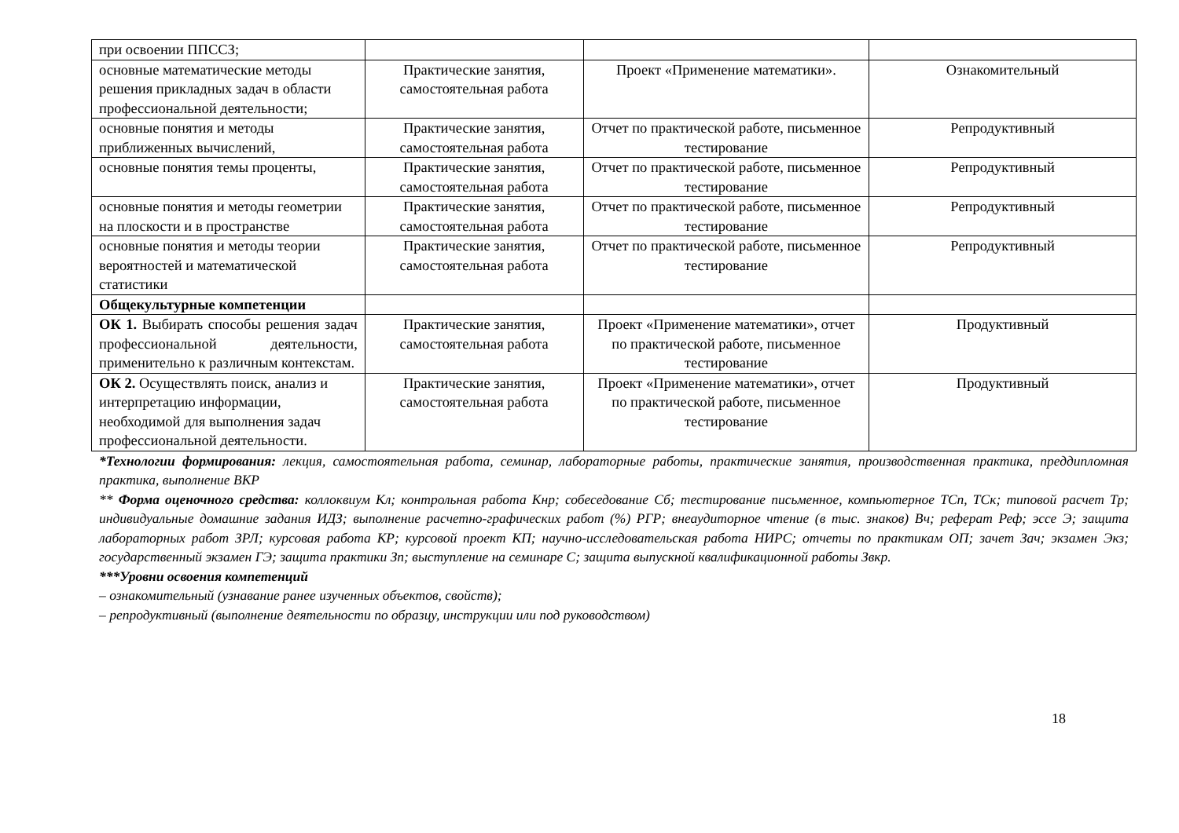| при освоении ППССЗ; | | | |
| основные математические методы решения прикладных задач в области профессиональной деятельности; | Практические занятия, самостоятельная работа | Проект «Применение математики». | Ознакомительный |
| основные понятия и методы приближенных вычислений, | Практические занятия, самостоятельная работа | Отчет по практической работе, письменное тестирование | Репродуктивный |
| основные понятия темы проценты, | Практические занятия, самостоятельная работа | Отчет по практической работе, письменное тестирование | Репродуктивный |
| основные понятия и методы геометрии на плоскости и в пространстве | Практические занятия, самостоятельная работа | Отчет по практической работе, письменное тестирование | Репродуктивный |
| основные понятия и методы теории вероятностей и математической статистики | Практические занятия, самостоятельная работа | Отчет по практической работе, письменное тестирование | Репродуктивный |
| Общекультурные компетенции | | | |
| ОК 1. Выбирать способы решения задач профессиональной деятельности, применительно к различным контекстам. | Практические занятия, самостоятельная работа | Проект «Применение математики», отчет по практической работе, письменное тестирование | Продуктивный |
| ОК 2. Осуществлять поиск, анализ и интерпретацию информации, необходимой для выполнения задач профессиональной деятельности. | Практические занятия, самостоятельная работа | Проект «Применение математики», отчет по практической работе, письменное тестирование | Продуктивный |
*Технологии формирования: лекция, самостоятельная работа, семинар, лабораторные работы, практические занятия, производственная практика, преддипломная практика, выполнение ВКР
** Форма оценочного средства: коллоквиум Кл; контрольная работа Кнр; собеседование Сб; тестирование письменное, компьютерное ТСп, ТСк; типовой расчет Тр; индивидуальные домашние задания ИДЗ; выполнение расчетно-графических работ (%) РГР; внеаудиторное чтение (в тыс. знаков) Вч; реферат Реф; эссе Э; защита лабораторных работ ЗРЛ; курсовая работа КР; курсовой проект КП; научно-исследовательская работа НИРС; отчеты по практикам ОП; зачет Зач; экзамен Экз; государственный экзамен ГЭ; защита практики Зп; выступление на семинаре С; защита выпускной квалификационной работы Звкр.
***Уровни освоения компетенций
– ознакомительный (узнавание ранее изученных объектов, свойств);
– репродуктивный (выполнение деятельности по образцу, инструкции или под руководством)
18